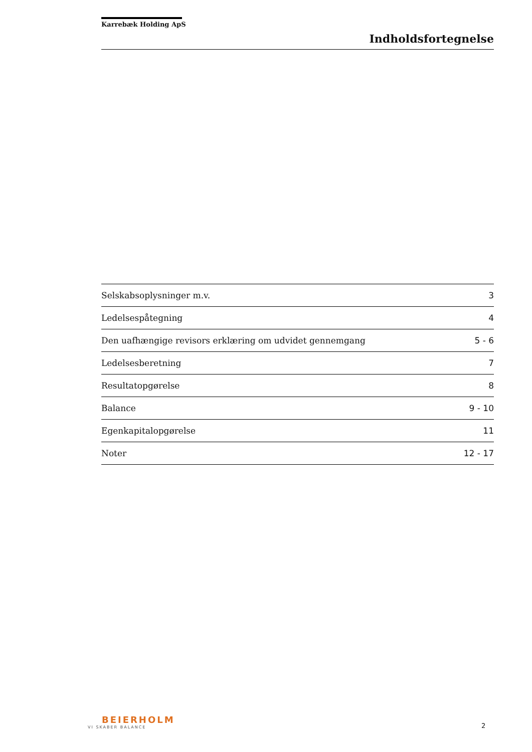Karrebæk Holding ApS
Indholdsfortegnelse
| Selskabsoplysninger m.v. | 3 |
| Ledelsespåtegning | 4 |
| Den uafhængige revisors erklæring om udvidet gennemgang | 5 - 6 |
| Ledelsesberetning | 7 |
| Resultatopgørelse | 8 |
| Balance | 9 - 10 |
| Egenkapitalopgørelse | 11 |
| Noter | 12 - 17 |
BEIERHOLM
VI SKABER BALANCE
2